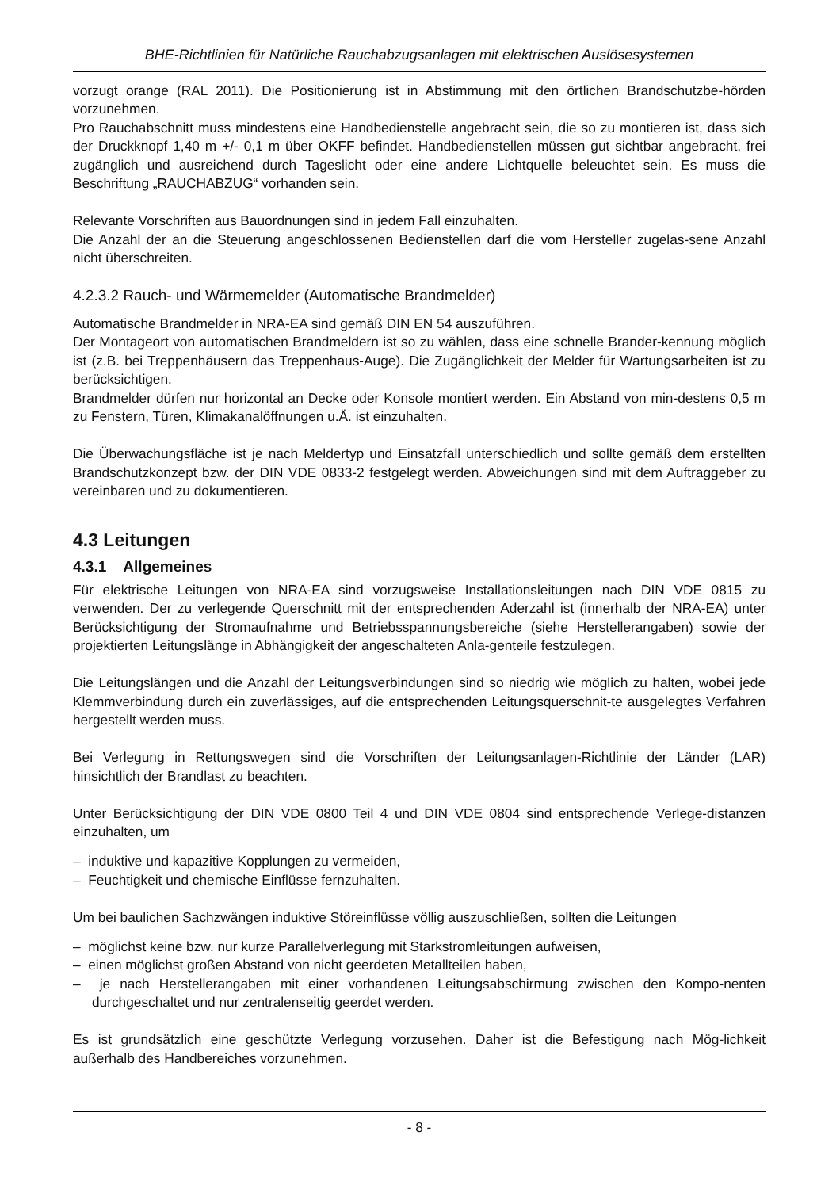BHE-Richtlinien für Natürliche Rauchabzugsanlagen mit elektrischen Auslösesystemen
vorzugt orange (RAL 2011). Die Positionierung ist in Abstimmung mit den örtlichen Brandschutzbe-hörden vorzunehmen.
Pro Rauchabschnitt muss mindestens eine Handbedienstelle angebracht sein, die so zu montieren ist, dass sich der Druckknopf 1,40 m +/- 0,1 m über OKFF befindet. Handbedienstellen müssen gut sichtbar angebracht, frei zugänglich und ausreichend durch Tageslicht oder eine andere Lichtquelle beleuchtet sein. Es muss die Beschriftung „RAUCHABZUG“ vorhanden sein.
Relevante Vorschriften aus Bauordnungen sind in jedem Fall einzuhalten.
Die Anzahl der an die Steuerung angeschlossenen Bedienstellen darf die vom Hersteller zugelas-sene Anzahl nicht überschreiten.
4.2.3.2 Rauch- und Wärmemelder (Automatische Brandmelder)
Automatische Brandmelder in NRA-EA sind gemäß DIN EN 54 auszuführen.
Der Montageort von automatischen Brandmeldern ist so zu wählen, dass eine schnelle Brander-kennung möglich ist (z.B. bei Treppenhäusern das Treppenhaus-Auge). Die Zugänglichkeit der Melder für Wartungsarbeiten ist zu berücksichtigen.
Brandmelder dürfen nur horizontal an Decke oder Konsole montiert werden. Ein Abstand von min-destens 0,5 m zu Fenstern, Türen, Klimakanalöffnungen u.Ä. ist einzuhalten.
Die Überwachungsfläche ist je nach Meldertyp und Einsatzfall unterschiedlich und sollte gemäß dem erstellten Brandschutzkonzept bzw. der DIN VDE 0833-2 festgelegt werden. Abweichungen sind mit dem Auftraggeber zu vereinbaren und zu dokumentieren.
4.3 Leitungen
4.3.1 Allgemeines
Für elektrische Leitungen von NRA-EA sind vorzugsweise Installationsleitungen nach DIN VDE 0815 zu verwenden. Der zu verlegende Querschnitt mit der entsprechenden Aderzahl ist (innerhalb der NRA-EA) unter Berücksichtigung der Stromaufnahme und Betriebsspannungsbereiche (siehe Herstellerangaben) sowie der projektierten Leitungslänge in Abhängigkeit der angeschalteten Anla-genteile festzulegen.
Die Leitungslängen und die Anzahl der Leitungsverbindungen sind so niedrig wie möglich zu halten, wobei jede Klemmverbindung durch ein zuverlässiges, auf die entsprechenden Leitungsquerschnit-te ausgelegtes Verfahren hergestellt werden muss.
Bei Verlegung in Rettungswegen sind die Vorschriften der Leitungsanlagen-Richtlinie der Länder (LAR) hinsichtlich der Brandlast zu beachten.
Unter Berücksichtigung der DIN VDE 0800 Teil 4 und DIN VDE 0804 sind entsprechende Verlege-distanzen einzuhalten, um
– induktive und kapazitive Kopplungen zu vermeiden,
– Feuchtigkeit und chemische Einflüsse fernzuhalten.
Um bei baulichen Sachzwängen induktive Störeinflüsse völlig auszuschließen, sollten die Leitungen
– möglichst keine bzw. nur kurze Parallelverlegung mit Starkstromleitungen aufweisen,
– einen möglichst großen Abstand von nicht geerdeten Metallteilen haben,
– je nach Herstellerangaben mit einer vorhandenen Leitungsabschirmung zwischen den Kompo-nenten durchgeschaltet und nur zentralenseitig geerdet werden.
Es ist grundsätzlich eine geschützte Verlegung vorzusehen. Daher ist die Befestigung nach Mög-lichkeit außerhalb des Handbereiches vorzunehmen.
- 8 -